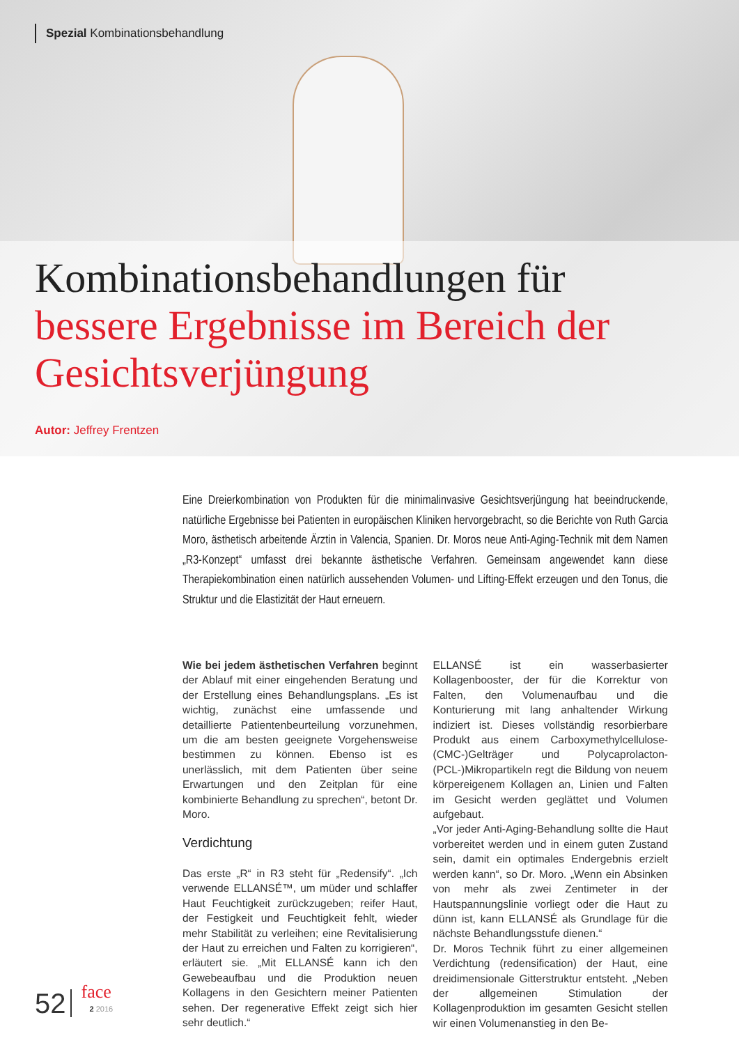Spezial Kombinationsbehandlung
Kombinationsbehandlungen für
bessere Ergebnisse im Bereich der
Gesichtsverjüngung
Autor: Jeffrey Frentzen
Eine Dreierkombination von Produkten für die minimalinvasive Gesichtsverjüngung hat beeindruckende, natürliche Ergebnisse bei Patienten in europäischen Kliniken hervorgebracht, so die Berichte von Ruth Garcia Moro, ästhetisch arbeitende Ärztin in Valencia, Spanien. Dr. Moros neue Anti-Aging-Technik mit dem Namen „R3-Konzept“ umfasst drei bekannte ästhetische Verfahren. Gemeinsam angewendet kann diese Therapiekombination einen natürlich aussehenden Volumen- und Lifting-Effekt erzeugen und den Tonus, die Struktur und die Elastizität der Haut erneuern.
Wie bei jedem ästhetischen Verfahren beginnt der Ablauf mit einer eingehenden Beratung und der Erstellung eines Behandlungsplans. „Es ist wichtig, zunächst eine umfassende und detaillierte Patientenbeurteilung vorzunehmen, um die am besten geeignete Vorgehensweise bestimmen zu können. Ebenso ist es unerlässlich, mit dem Patienten über seine Erwartungen und den Zeitplan für eine kombinierte Behandlung zu sprechen“, betont Dr. Moro.
Verdichtung
Das erste „R“ in R3 steht für „Redensify“. „Ich verwende ELLANSÉ™, um müder und schlaffer Haut Feuchtigkeit zurückzugeben; reifer Haut, der Festigkeit und Feuchtigkeit fehlt, wieder mehr Stabilität zu verleihen; eine Revitalisierung der Haut zu erreichen und Falten zu korrigieren“, erläutert sie. „Mit ELLANSÉ kann ich den Gewebeaufbau und die Produktion neuen Kollagens in den Gesichtern meiner Patienten sehen. Der regenerative Effekt zeigt sich hier sehr deutlich.“
ELLANSÉ ist ein wasserbasierter Kollagenbooster, der für die Korrektur von Falten, den Volumenaufbau und die Konturierung mit lang anhaltender Wirkung indiziert ist. Dieses vollständig resorbierbare Produkt aus einem Carboxymethylcellulose-(CMC-)Gelträger und Polycaprolacton-(PCL-)Mikropartikeln regt die Bildung von neuem körpereigenem Kollagen an, Linien und Falten im Gesicht werden geglättet und Volumen aufgebaut.
„Vor jeder Anti-Aging-Behandlung sollte die Haut vorbereitet werden und in einem guten Zustand sein, damit ein optimales Endergebnis erzielt werden kann“, so Dr. Moro. „Wenn ein Absinken von mehr als zwei Zentimeter in der Hautspannungslinie vorliegt oder die Haut zu dünn ist, kann ELLANSÉ als Grundlage für die nächste Behandlungsstufe dienen.“
Dr. Moros Technik führt zu einer allgemeinen Verdichtung (redensification) der Haut, eine dreidimensionale Gitterstruktur entsteht. „Neben der allgemeinen Stimulation der Kollagenproduktion im gesamten Gesicht stellen wir einen Volumenanstieg in den Be-
52 face
2 2016